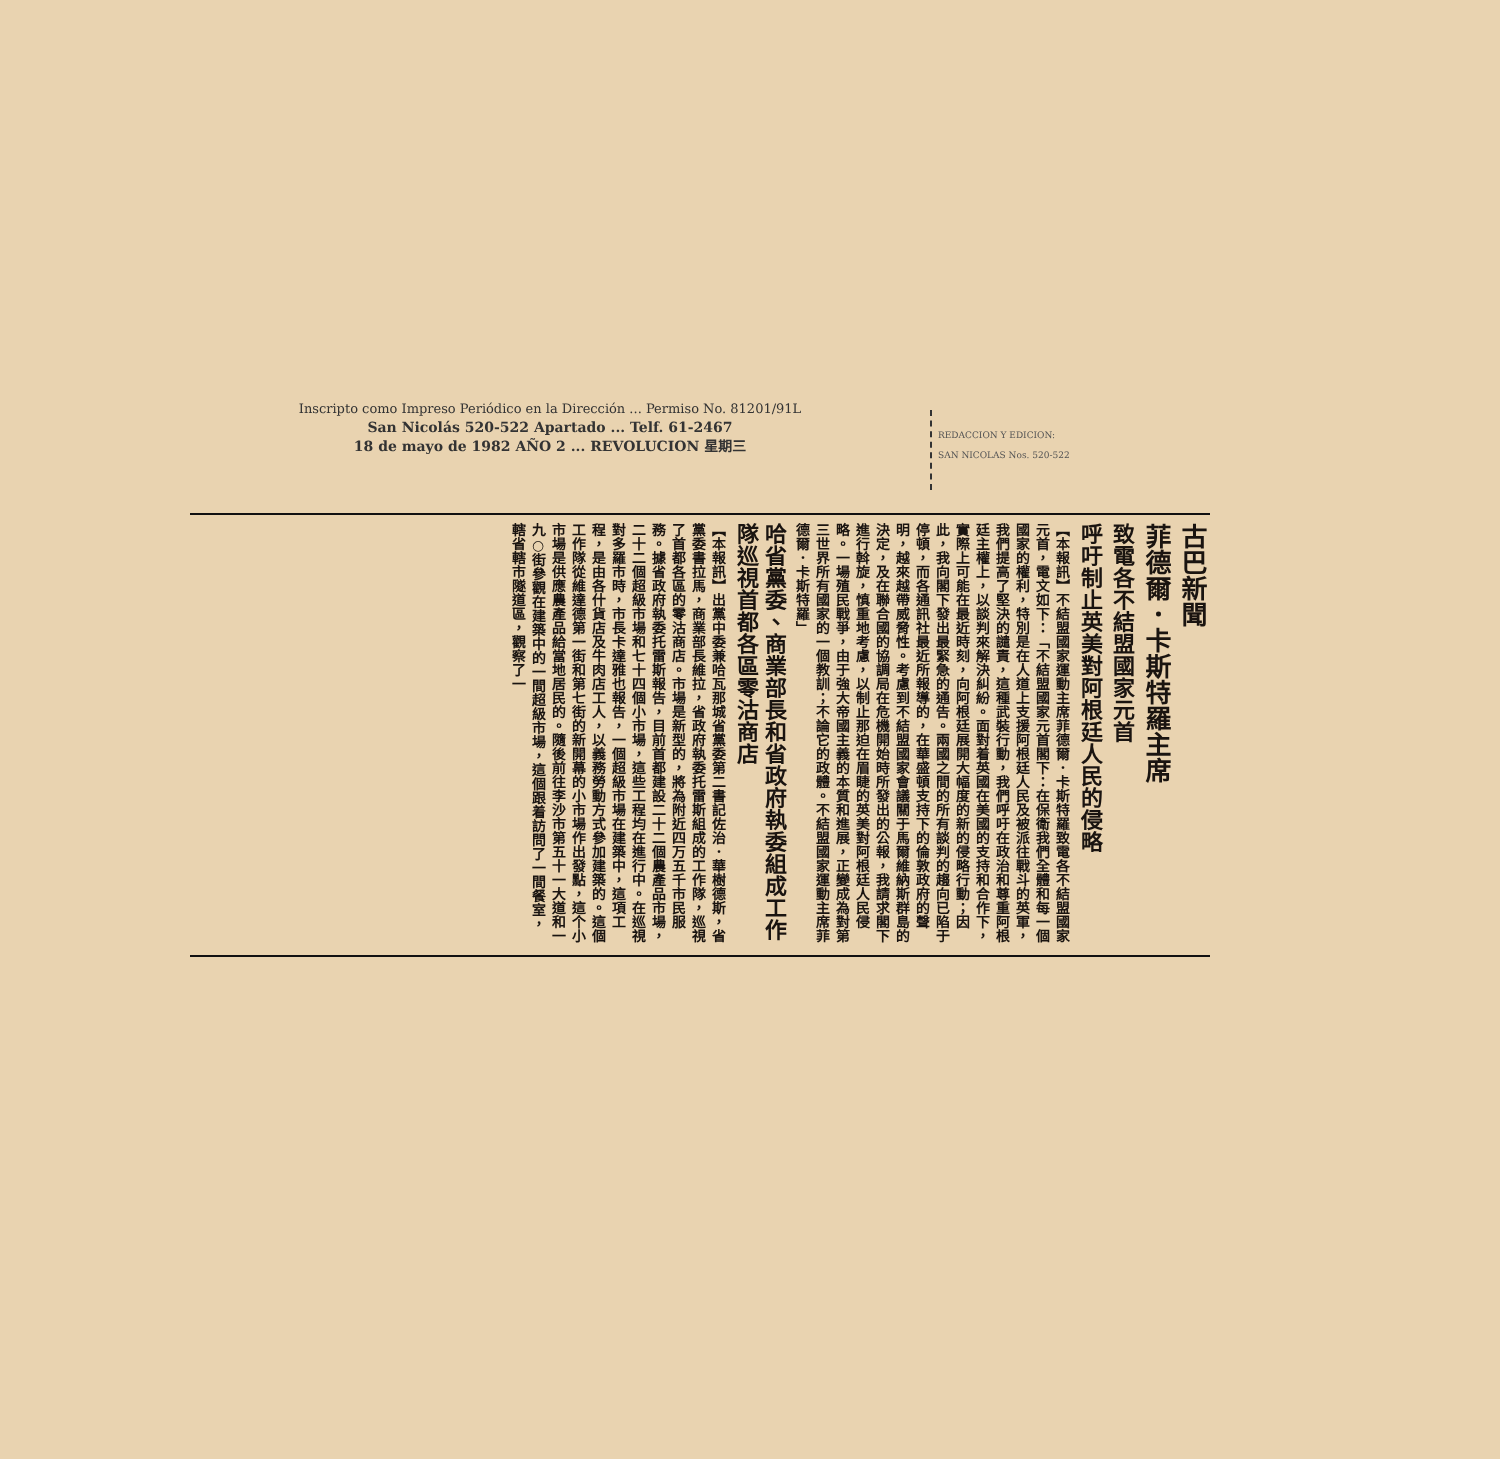Inscripto como Impreso Periódico en la Dirección ... Permiso No. 81201/91L
San Nicolás 520-522 Apartado ... Telf. 61-2467
18 de mayo de 1982 AÑO 2 ... REVOLUCION 星期三
REDACCION Y EDICION:
SAN NICOLAS Nos. 520-522
古巴新聞
菲德爾．卡斯特羅主席
致電各不結盟國家元首
呼吁制止英美對阿根廷人民的侵略
【本報訊】不結盟國家運動主席菲德爾．卡斯特羅致電各不結盟國家元首，電文如下：「不結盟國家元首閣下：在保衛我們全體和每一個國家的權利，特別是在人道上支援阿根廷人民及被派往戰斗的英軍，我們提高了堅決的譴責，這種武裝行動，我們呼吁在政治和尊重阿根廷主權上，以談判來解決糾紛。面對着英國在美國的支持和合作下，實際上可能在最近時刻，向阿根廷展開大幅度的新的侵略行動；因此，我向閣下發出最緊急的通告。兩國之間的所有談判的趨向已陷于停頓，而各通訊社最近所報導的，在華盛頓支持下的倫敦政府的聲明，越來越帶威脅性。考慮到不結盟國家會議關于馬爾維納斯群島的決定，及在聯合國的協調局在危機開始時所發出的公報，我請求閣下進行斡旋，慎重地考慮，以制止那迫在眉睫的英美對阿根廷人民侵略。一場殖民戰爭，由于強大帝國主義的本質和進展，正變成為對第三世界所有國家的一個教訓；不論它的政體。不結盟國家運動主席菲德爾．卡斯特羅」
哈省黨委、商業部長和省政府執委組成工作隊巡視首都各區零沽商店
【本報訊】出黨中委兼哈瓦那城省黨委第二書記佐治．華樹德斯，省黨委書拉馬，商業部長維拉，省政府執委托雷斯組成的工作隊，巡視了首都各區的零沽商店。市場是新型的，將為附近四万五千市民服務。據省政府執委托雷斯報告，目前首都建設二十二個農產品市場，二十二個超級市場和七十四個小市場，這些工程均在進行中。在巡視對多羅市時，市長卡達雅也報告，一個超級市場在建築中，這項工程，是由各什貨店及牛肉店工人，以義務勞動方式參加建築的。這個工作隊從維達德第一街和第七街的新開幕的小市場作出發點，這个小市場是供應農產品給當地居民的。隨後前往李沙市第五十一大道和一九○街參觀在建築中的一間超級市場，這個跟着訪問了一間餐室，轄省轄市隧道區，觀察了一